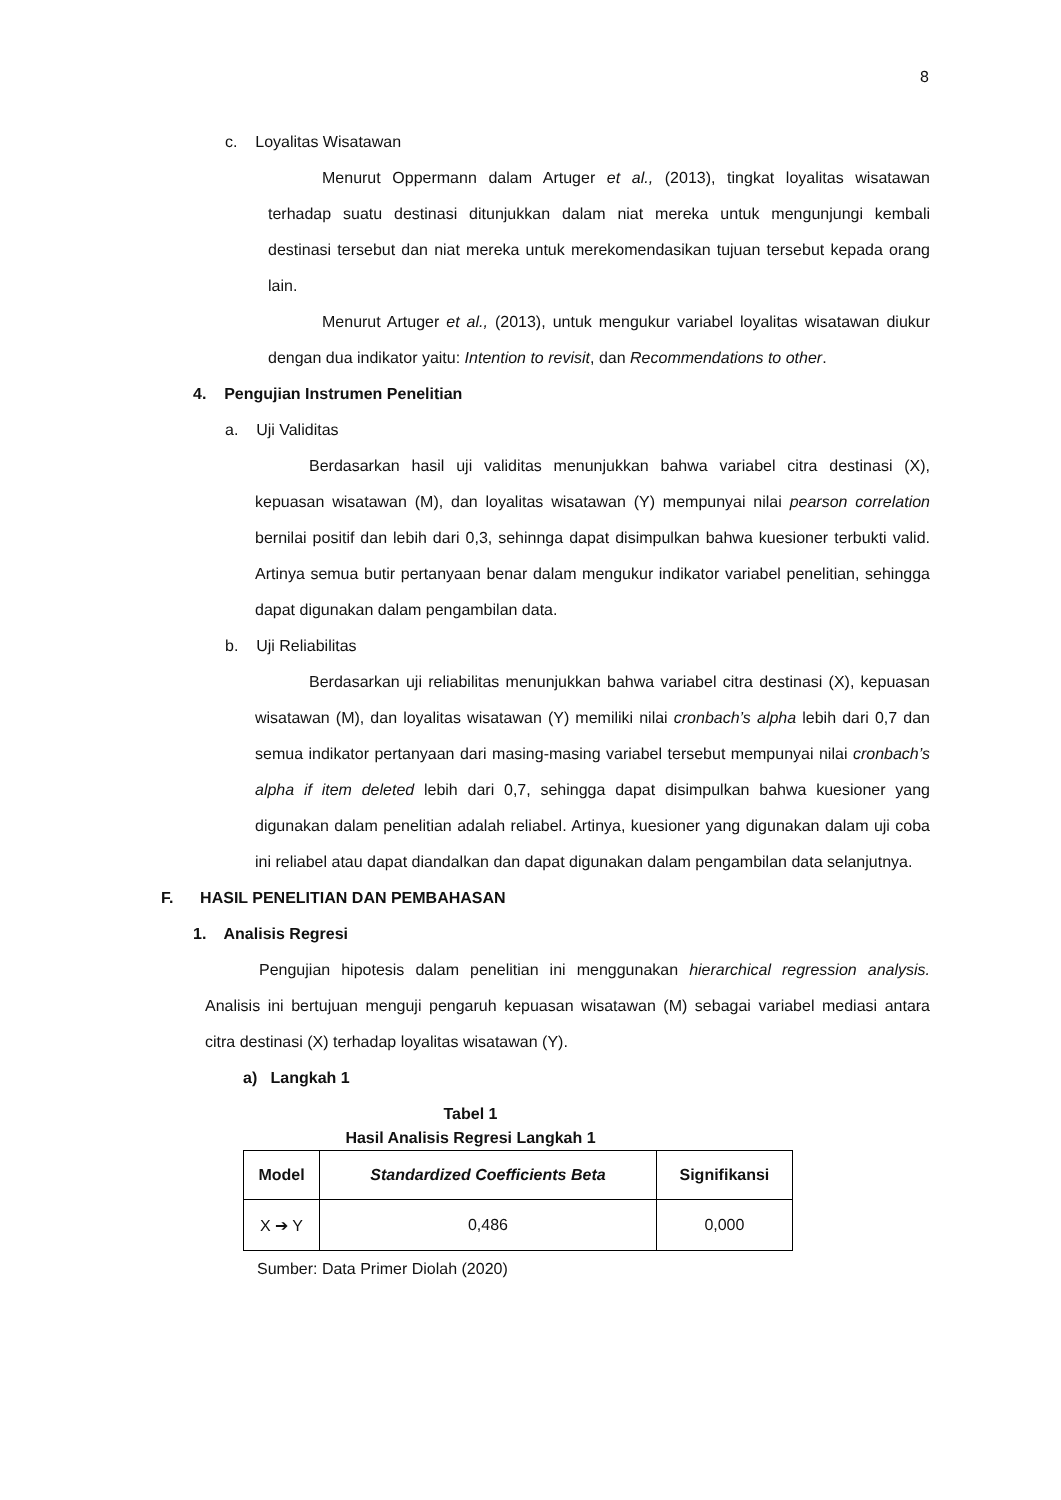8
c. Loyalitas Wisatawan
Menurut Oppermann dalam Artuger et al., (2013), tingkat loyalitas wisatawan terhadap suatu destinasi ditunjukkan dalam niat mereka untuk mengunjungi kembali destinasi tersebut dan niat mereka untuk merekomendasikan tujuan tersebut kepada orang lain.
Menurut Artuger et al., (2013), untuk mengukur variabel loyalitas wisatawan diukur dengan dua indikator yaitu: Intention to revisit, dan Recommendations to other.
4. Pengujian Instrumen Penelitian
a. Uji Validitas
Berdasarkan hasil uji validitas menunjukkan bahwa variabel citra destinasi (X), kepuasan wisatawan (M), dan loyalitas wisatawan (Y) mempunyai nilai pearson correlation bernilai positif dan lebih dari 0,3, sehinnga dapat disimpulkan bahwa kuesioner terbukti valid. Artinya semua butir pertanyaan benar dalam mengukur indikator variabel penelitian, sehingga dapat digunakan dalam pengambilan data.
b. Uji Reliabilitas
Berdasarkan uji reliabilitas menunjukkan bahwa variabel citra destinasi (X), kepuasan wisatawan (M), dan loyalitas wisatawan (Y) memiliki nilai cronbach’s alpha lebih dari 0,7 dan semua indikator pertanyaan dari masing-masing variabel tersebut mempunyai nilai cronbach’s alpha if item deleted lebih dari 0,7, sehingga dapat disimpulkan bahwa kuesioner yang digunakan dalam penelitian adalah reliabel. Artinya, kuesioner yang digunakan dalam uji coba ini reliabel atau dapat diandalkan dan dapat digunakan dalam pengambilan data selanjutnya.
F. HASIL PENELITIAN DAN PEMBAHASAN
1. Analisis Regresi
Pengujian hipotesis dalam penelitian ini menggunakan hierarchical regression analysis. Analisis ini bertujuan menguji pengaruh kepuasan wisatawan (M) sebagai variabel mediasi antara citra destinasi (X) terhadap loyalitas wisatawan (Y).
a) Langkah 1
Tabel 1
Hasil Analisis Regresi Langkah 1
| Model | Standardized Coefficients Beta | Signifikansi |
| --- | --- | --- |
| X ➔ Y | 0,486 | 0,000 |
Sumber: Data Primer Diolah (2020)